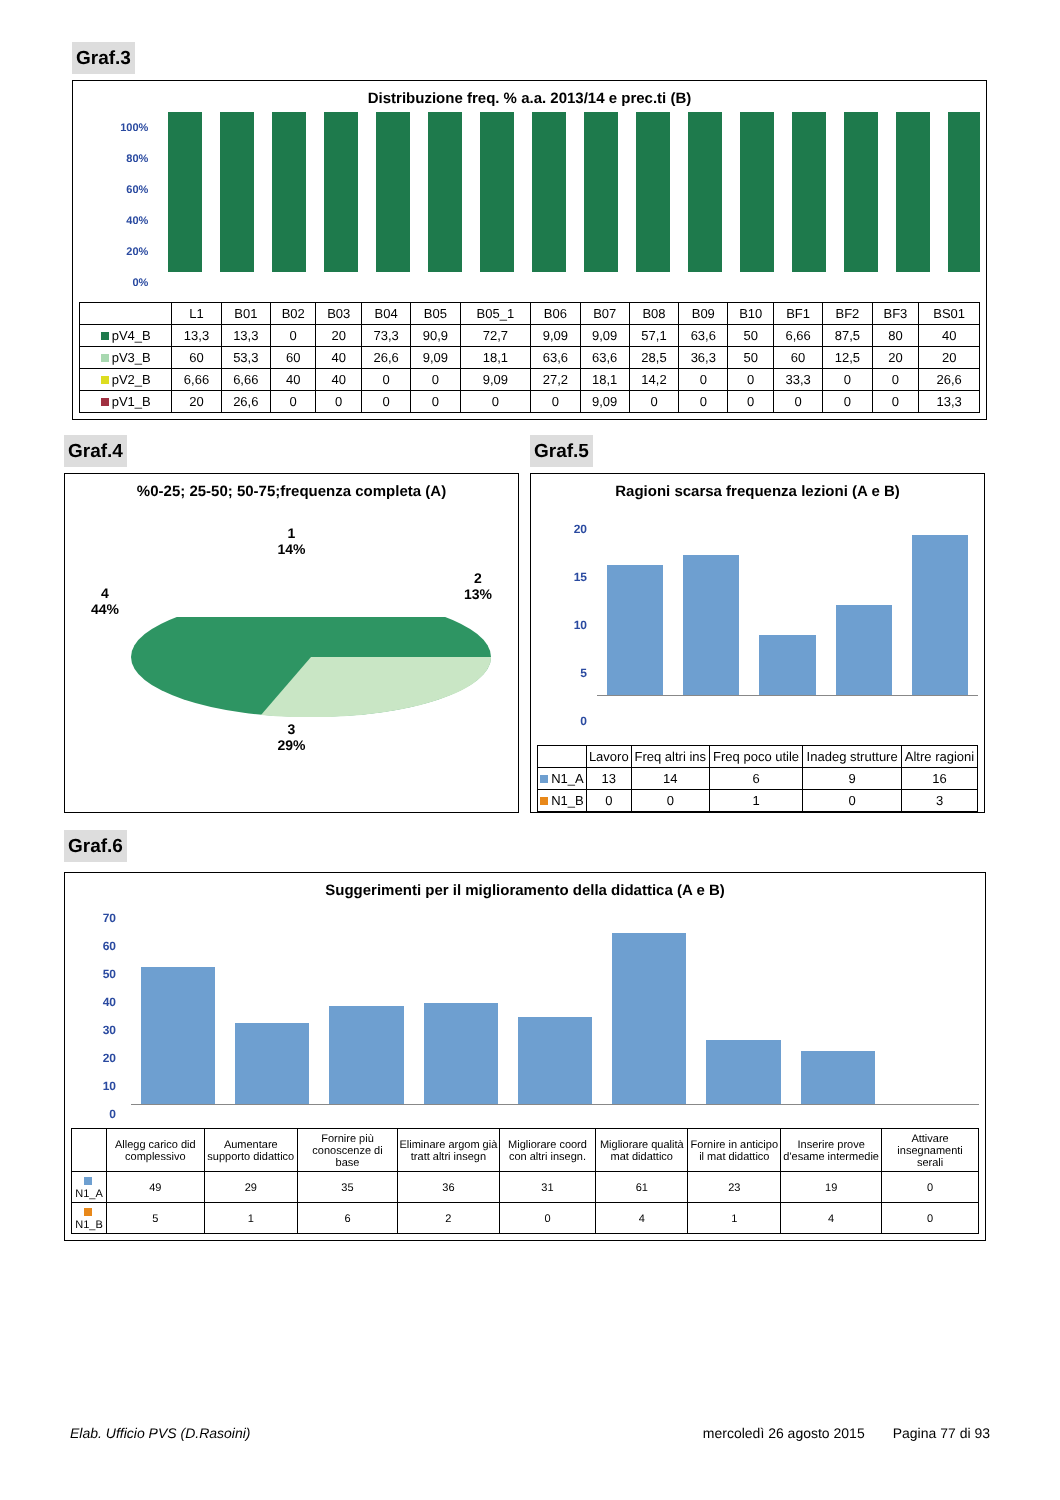Graf.3
Distribuzione freq. % a.a. 2013/14 e prec.ti (B)
100%
80%
60%
40%
20%
0%
| | L1 | B01 | B02 | B03 | B04 | B05 | B05_1 | B06 | B07 | B08 | B09 | B10 | BF1 | BF2 | BF3 | BS01 |
| --- | --- | --- | --- | --- | --- | --- | --- | --- | --- | --- | --- | --- | --- | --- | --- | --- |
| pV4_B | 13,3 | 13,3 | 0 | 20 | 73,3 | 90,9 | 72,7 | 9,09 | 9,09 | 57,1 | 63,6 | 50 | 6,66 | 87,5 | 80 | 40 |
| pV3_B | 60 | 53,3 | 60 | 40 | 26,6 | 9,09 | 18,1 | 63,6 | 63,6 | 28,5 | 36,3 | 50 | 60 | 12,5 | 20 | 20 |
| pV2_B | 6,66 | 6,66 | 40 | 40 | 0 | 0 | 9,09 | 27,2 | 18,1 | 14,2 | 0 | 0 | 33,3 | 0 | 0 | 26,6 |
| pV1_B | 20 | 26,6 | 0 | 0 | 0 | 0 | 0 | 0 | 9,09 | 0 | 0 | 0 | 0 | 0 | 0 | 13,3 |
Graf.4
%0-25; 25-50; 50-75;frequenza completa (A)
4
44%
1
14%
2
13%
3
29%
Graf.5
Ragioni scarsa frequenza lezioni (A e B)
20
15
10
5
0
| | Lavoro | Freq altri ins | Freq poco utile | Inadeg strutture | Altre ragioni |
| --- | --- | --- | --- | --- | --- |
| N1_A | 13 | 14 | 6 | 9 | 16 |
| N1_B | 0 | 0 | 1 | 0 | 3 |
Graf.6
Suggerimenti per il miglioramento della didattica (A e B)
70
60
50
40
30
20
10
0
| | Allegg carico did complessivo | Aumentare supporto didattico | Fornire più conoscenze di base | Eliminare argom già tratt altri insegn | Migliorare coord con altri insegn. | Migliorare qualità mat didattico | Fornire in anticipo il mat didattico | Inserire prove d'esame intermedie | Attivare insegnamenti serali |
| --- | --- | --- | --- | --- | --- | --- | --- | --- | --- |
| N1_A | 49 | 29 | 35 | 36 | 31 | 61 | 23 | 19 | 0 |
| N1_B | 5 | 1 | 6 | 2 | 0 | 4 | 1 | 4 | 0 |
Elab. Ufficio PVS (D.Rasoini) mercoledì 26 agosto 2015 Pagina 77 di 93